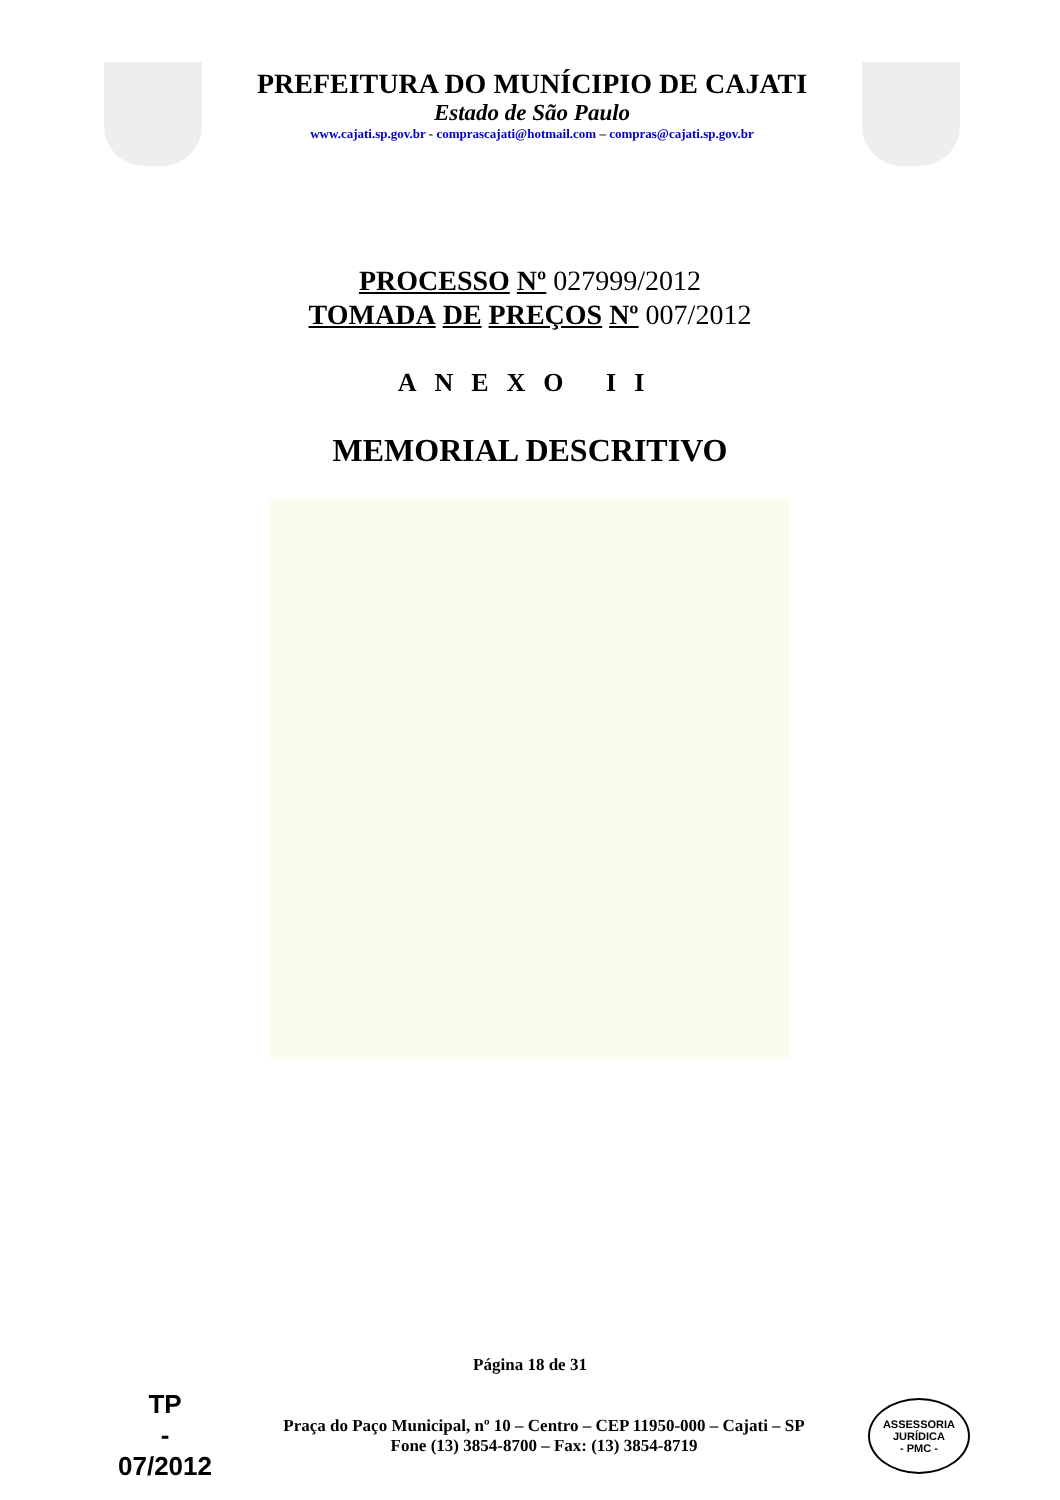PREFEITURA DO MUNÍCIPIO DE CAJATI
Estado de São Paulo
www.cajati.sp.gov.br - comprascajati@hotmail.com – compras@cajati.sp.gov.br
PROCESSO Nº 027999/2012
TOMADA DE PREÇOS Nº 007/2012
ANEXO II
MEMORIAL DESCRITIVO
Página 18 de 31
TP
-
07/2012
Praça do Paço Municipal, nº 10 – Centro – CEP 11950-000 – Cajati – SP
Fone (13) 3854-8700 – Fax: (13) 3854-8719
ASSESSORIA JURÍDICA
- PMC -